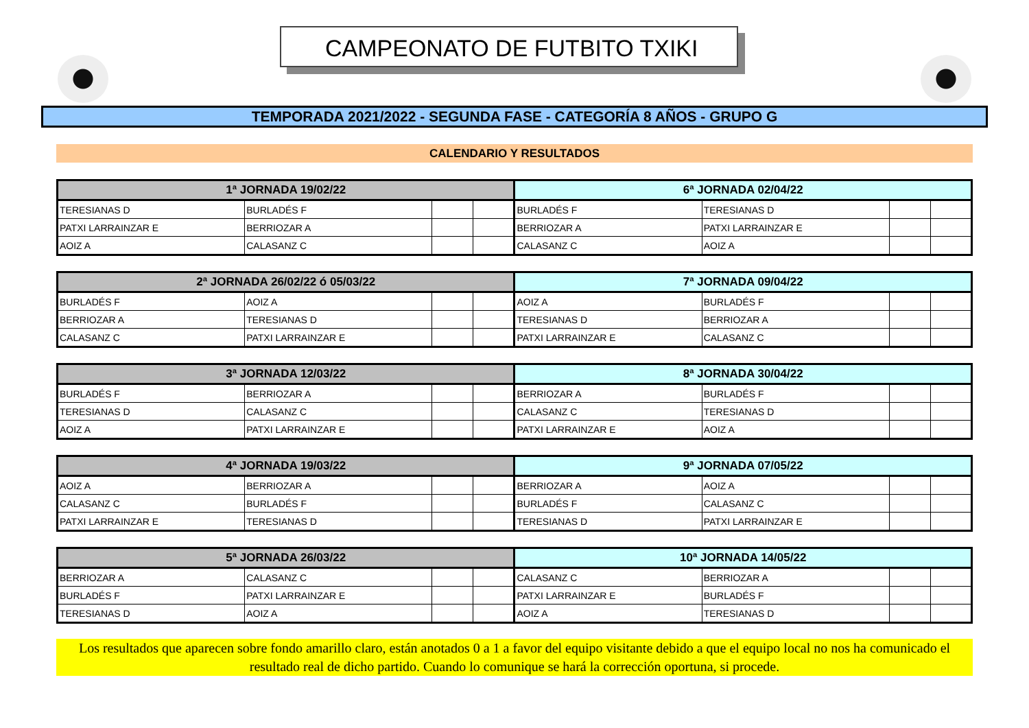CAMPEONATO DE FUTBITO TXIKI
TEMPORADA 2021/2022 - SEGUNDA FASE - CATEGORÍA 8 AÑOS - GRUPO G
CALENDARIO Y RESULTADOS
| 1ª JORNADA 19/02/22 | | | | 6ª JORNADA 02/04/22 | | | |
| --- | --- | --- | --- | --- | --- | --- | --- |
| TERESIANAS D | BURLADÉS F | | | BURLADÉS F | TERESIANAS D | | |
| PATXI LARRAINZAR E | BERRIOZAR A | | | BERRIOZAR A | PATXI LARRAINZAR E | | |
| AOIZ A | CALASANZ C | | | CALASANZ C | AOIZ A | | |
| 2ª JORNADA 26/02/22 ó 05/03/22 | | | | 7ª JORNADA 09/04/22 | | | |
| --- | --- | --- | --- | --- | --- | --- | --- |
| BURLADÉS F | AOIZ A | | | AOIZ A | BURLADÉS F | | |
| BERRIOZAR A | TERESIANAS D | | | TERESIANAS D | BERRIOZAR A | | |
| CALASANZ C | PATXI LARRAINZAR E | | | PATXI LARRAINZAR E | CALASANZ C | | |
| 3ª JORNADA 12/03/22 | | | | 8ª JORNADA 30/04/22 | | | |
| --- | --- | --- | --- | --- | --- | --- | --- |
| BURLADÉS F | BERRIOZAR A | | | BERRIOZAR A | BURLADÉS F | | |
| TERESIANAS D | CALASANZ C | | | CALASANZ C | TERESIANAS D | | |
| AOIZ A | PATXI LARRAINZAR E | | | PATXI LARRAINZAR E | AOIZ A | | |
| 4ª JORNADA 19/03/22 | | | | 9ª JORNADA 07/05/22 | | | |
| --- | --- | --- | --- | --- | --- | --- | --- |
| AOIZ A | BERRIOZAR A | | | BERRIOZAR A | AOIZ A | | |
| CALASANZ C | BURLADÉS F | | | BURLADÉS F | CALASANZ C | | |
| PATXI LARRAINZAR E | TERESIANAS D | | | TERESIANAS D | PATXI LARRAINZAR E | | |
| 5ª JORNADA 26/03/22 | | | | 10ª JORNADA 14/05/22 | | | |
| --- | --- | --- | --- | --- | --- | --- | --- |
| BERRIOZAR A | CALASANZ C | | | CALASANZ C | BERRIOZAR A | | |
| BURLADÉS F | PATXI LARRAINZAR E | | | PATXI LARRAINZAR E | BURLADÉS F | | |
| TERESIANAS D | AOIZ A | | | AOIZ A | TERESIANAS D | | |
Los resultados que aparecen sobre fondo amarillo claro, están anotados 0 a 1 a favor del equipo visitante debido a que el equipo local no nos ha comunicado el resultado real de dicho partido. Cuando lo comunique se hará la corrección oportuna, si procede.